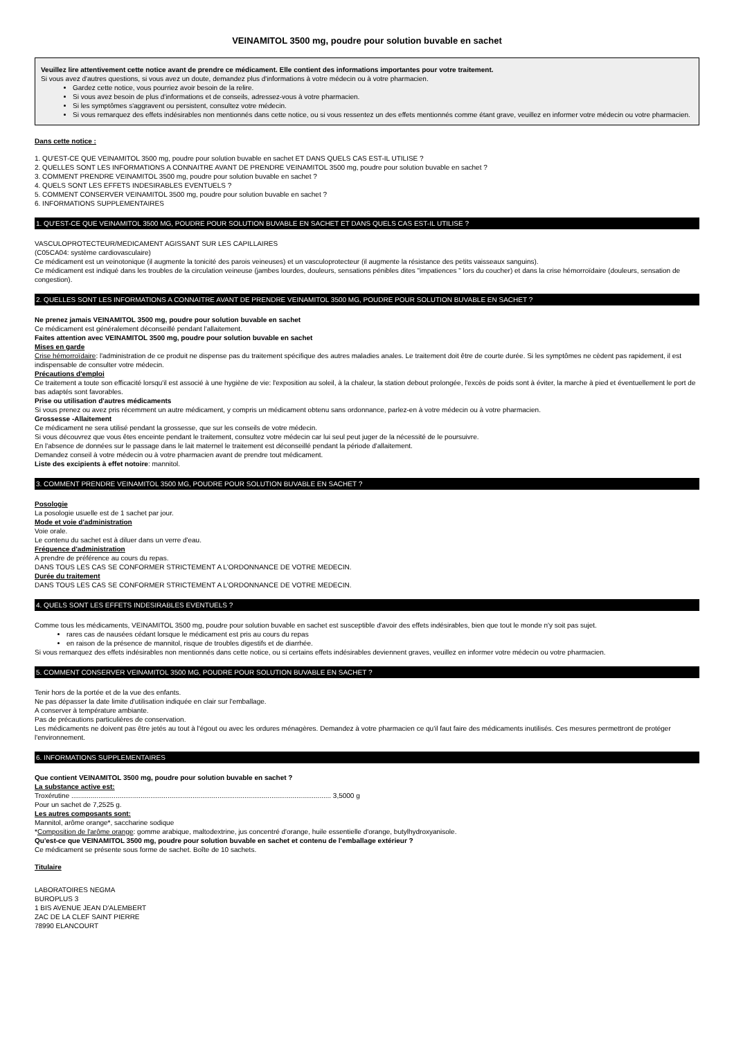VEINAMITOL 3500 mg, poudre pour solution buvable en sachet
Veuillez lire attentivement cette notice avant de prendre ce médicament. Elle contient des informations importantes pour votre traitement.
Si vous avez d'autres questions, si vous avez un doute, demandez plus d'informations à votre médecin ou à votre pharmacien.
Gardez cette notice, vous pourriez avoir besoin de la relire.
Si vous avez besoin de plus d'informations et de conseils, adressez-vous à votre pharmacien.
Si les symptômes s'aggravent ou persistent, consultez votre médecin.
Si vous remarquez des effets indésirables non mentionnés dans cette notice, ou si vous ressentez un des effets mentionnés comme étant grave, veuillez en informer votre médecin ou votre pharmacien.
Dans cette notice :
1. QU'EST-CE QUE VEINAMITOL 3500 mg, poudre pour solution buvable en sachet ET DANS QUELS CAS EST-IL UTILISE ?
2. QUELLES SONT LES INFORMATIONS A CONNAITRE AVANT DE PRENDRE VEINAMITOL 3500 mg, poudre pour solution buvable en sachet ?
3. COMMENT PRENDRE VEINAMITOL 3500 mg, poudre pour solution buvable en sachet ?
4. QUELS SONT LES EFFETS INDESIRABLES EVENTUELS ?
5. COMMENT CONSERVER VEINAMITOL 3500 mg, poudre pour solution buvable en sachet ?
6. INFORMATIONS SUPPLEMENTAIRES
1. QU'EST-CE QUE VEINAMITOL 3500 MG, POUDRE POUR SOLUTION BUVABLE EN SACHET ET DANS QUELS CAS EST-IL UTILISE ?
VASCULOPROTECTEUR/MEDICAMENT AGISSANT SUR LES CAPILLAIRES
(C05CA04: système cardiovasculaire)
Ce médicament est un veinotonique (il augmente la tonicité des parois veineuses) et un vasculoprotecteur (il augmente la résistance des petits vaisseaux sanguins).
Ce médicament est indiqué dans les troubles de la circulation veineuse (jambes lourdes, douleurs, sensations pénibles dites "impatiences " lors du coucher) et dans la crise hémorroïdaire (douleurs, sensation de congestion).
2. QUELLES SONT LES INFORMATIONS A CONNAITRE AVANT DE PRENDRE VEINAMITOL 3500 MG, POUDRE POUR SOLUTION BUVABLE EN SACHET ?
Ne prenez jamais VEINAMITOL 3500 mg, poudre pour solution buvable en sachet
Ce médicament est généralement déconseillé pendant l'allaitement.
Faites attention avec VEINAMITOL 3500 mg, poudre pour solution buvable en sachet
Mises en garde
Crise hémorroïdaire: l'administration de ce produit ne dispense pas du traitement spécifique des autres maladies anales. Le traitement doit être de courte durée. Si les symptômes ne cèdent pas rapidement, il est indispensable de consulter votre médecin.
Précautions d'emploi
Ce traitement a toute son efficacité lorsqu'il est associé à une hygiène de vie: l'exposition au soleil, à la chaleur, la station debout prolongée, l'excès de poids sont à éviter, la marche à pied et éventuellement le port de bas adaptés sont favorables.
Prise ou utilisation d'autres médicaments
Si vous prenez ou avez pris récemment un autre médicament, y compris un médicament obtenu sans ordonnance, parlez-en à votre médecin ou à votre pharmacien.
Grossesse -Allaitement
Ce médicament ne sera utilisé pendant la grossesse, que sur les conseils de votre médecin.
Si vous découvrez que vous êtes enceinte pendant le traitement, consultez votre médecin car lui seul peut juger de la nécessité de le poursuivre.
En l'absence de données sur le passage dans le lait maternel le traitement est déconseillé pendant la période d'allaitement.
Demandez conseil à votre médecin ou à votre pharmacien avant de prendre tout médicament.
Liste des excipients à effet notoire: mannitol.
3. COMMENT PRENDRE VEINAMITOL 3500 MG, POUDRE POUR SOLUTION BUVABLE EN SACHET ?
Posologie
La posologie usuelle est de 1 sachet par jour.
Mode et voie d'administration
Voie orale.
Le contenu du sachet est à diluer dans un verre d'eau.
Fréquence d'administration
A prendre de préférence au cours du repas.
DANS TOUS LES CAS SE CONFORMER STRICTEMENT A L'ORDONNANCE DE VOTRE MEDECIN.
Durée du traitement
DANS TOUS LES CAS SE CONFORMER STRICTEMENT A L'ORDONNANCE DE VOTRE MEDECIN.
4. QUELS SONT LES EFFETS INDESIRABLES EVENTUELS ?
Comme tous les médicaments, VEINAMITOL 3500 mg, poudre pour solution buvable en sachet est susceptible d'avoir des effets indésirables, bien que tout le monde n'y soit pas sujet.
rares cas de nausées cédant lorsque le médicament est pris au cours du repas
en raison de la présence de mannitol, risque de troubles digestifs et de diarrhée.
Si vous remarquez des effets indésirables non mentionnés dans cette notice, ou si certains effets indésirables deviennent graves, veuillez en informer votre médecin ou votre pharmacien.
5. COMMENT CONSERVER VEINAMITOL 3500 MG, POUDRE POUR SOLUTION BUVABLE EN SACHET ?
Tenir hors de la portée et de la vue des enfants.
Ne pas dépasser la date limite d'utilisation indiquée en clair sur l'emballage.
A conserver à température ambiante.
Pas de précautions particulières de conservation.
Les médicaments ne doivent pas être jetés au tout à l'égout ou avec les ordures ménagères. Demandez à votre pharmacien ce qu'il faut faire des médicaments inutilisés. Ces mesures permettront de protéger l'environnement.
6. INFORMATIONS SUPPLEMENTAIRES
Que contient VEINAMITOL 3500 mg, poudre pour solution buvable en sachet ?
La substance active est:
Troxérutine ....................................................................................................................................... 3,5000 g
Pour un sachet de 7,2525 g.
Les autres composants sont:
Mannitol, arôme orange*, saccharine sodique
*Composition de l'arôme orange: gomme arabique, maltodextrine, jus concentré d'orange, huile essentielle d'orange, butylhydroxyanisole.
Qu'est-ce que VEINAMITOL 3500 mg, poudre pour solution buvable en sachet et contenu de l'emballage extérieur ?
Ce médicament se présente sous forme de sachet. Boîte de 10 sachets.
Titulaire
LABORATOIRES NEGMA
BUROPLUS 3
1 BIS AVENUE JEAN D'ALEMBERT
ZAC DE LA CLEF SAINT PIERRE
78990 ELANCOURT